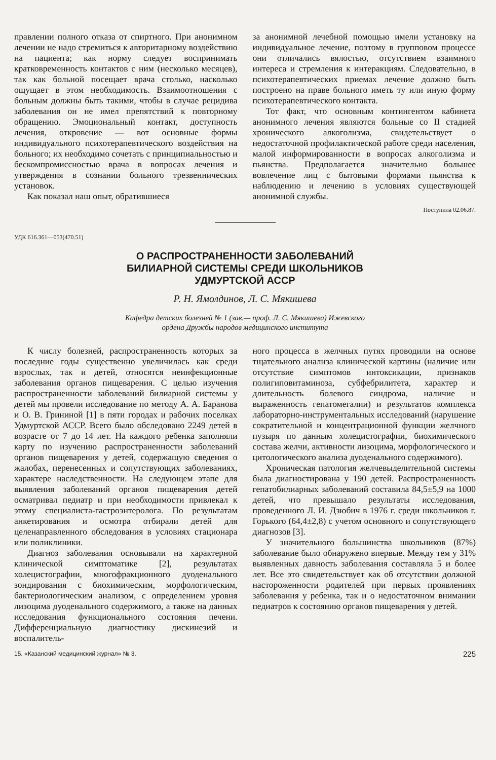правлении полного отказа от спиртного. При анонимном лечении не надо стремиться к авторитарному воздействию на пациента; как норму следует воспринимать кратковременность контактов с ним (несколько месяцев), так как больной посещает врача столько, насколько ощущает в этом необходимость. Взаимоотношения с больным должны быть такими, чтобы в случае рецидива заболевания он не имел препятствий к повторному обращению. Эмоциональный контакт, доступность лечения, откровение — вот основные формы индивидуального психотерапевтического воздействия на больного; их необходимо сочетать с принципиальностью и бескомпромиссностью врача в вопросах лечения и утверждения в сознании больного трезвеннических установок.
Как показал наш опыт, обратившиеся
за анонимной лечебной помощью имели установку на индивидуальное лечение, поэтому в групповом процессе они отличались вялостью, отсутствием взаимного интереса и стремления к интеракциям. Следовательно, в психотерапевтических приемах лечение должно быть построено на праве больного иметь ту или иную форму психотерапевтического контакта.
Тот факт, что основным контингентом кабинета анонимного лечения являются больные со II стадией хронического алкоголизма, свидетельствует о недостаточной профилактической работе среди населения, малой информированности в вопросах алкоголизма и пьянства. Предполагается значительно большее вовлечение лиц с бытовыми формами пьянства к наблюдению и лечению в условиях существующей анонимной службы.
Поступила 02.06.87.
УДК 616.361—053(470.51)
О РАСПРОСТРАНЕННОСТИ ЗАБОЛЕВАНИЙ
БИЛИАРНОЙ СИСТЕМЫ СРЕДИ ШКОЛЬНИКОВ
УДМУРТСКОЙ АССР
Р. Н. Ямолдинов, Л. С. Мякишева
Кафедра детских болезней № 1 (зав.— проф. Л. С. Мякишева) Ижевского
ордена Дружбы народов медицинского института
К числу болезней, распространенность которых за последние годы существенно увеличилась как среди взрослых, так и детей, относятся неинфекционные заболевания органов пищеварения. С целью изучения распространенности заболеваний билиарной системы у детей мы провели исследование по методу А. А. Баранова и О. В. Грининой [1] в пяти городах и рабочих поселках Удмуртской АССР. Всего было обследовано 2249 детей в возрасте от 7 до 14 лет. На каждого ребенка заполняли карту по изучению распространенности заболеваний органов пищеварения у детей, содержащую сведения о жалобах, перенесенных и сопутствующих заболеваниях, характере наследственности. На следующем этапе для выявления заболеваний органов пищеварения детей осматривал педиатр и при необходимости привлекал к этому специалиста-гастроэнтеролога. По результатам анкетирования и осмотра отбирали детей для целенаправленного обследования в условиях стационара или поликлиники.
Диагноз заболевания основывали на характерной клинической симптоматике [2], результатах холецистографии, многофракционного дуоденального зондирования с биохимическим, морфологическим, бактериологическим анализом, с определением уровня лизоцима дуоденального содержимого, а также на данных исследования функционального состояния печени. Дифференциальную диагностику дискинезий и воспалитель-
ного процесса в желчных путях проводили на основе тщательного анализа клинической картины (наличие или отсутствие симптомов интоксикации, признаков полигиповитаминоза, субфебрилитета, характер и длительность болевого синдрома, наличие и выраженность гепатомегалии) и результатов комплекса лабораторно-инструментальных исследований (нарушение сократительной и концентрационной функции желчного пузыря по данным холецистографии, биохимического состава желчи, активности лизоцима, морфологического и цитологического анализа дуоденального содержимого).
Хроническая патология желчевыделительной системы была диагностирована у 190 детей. Распространенность гепатобилиарных заболеваний составила 84,5±5,9 на 1000 детей, что превышало результаты исследования, проведенного Л. И. Дзюбич в 1976 г. среди школьников г. Горького (64,4±2,8) с учетом основного и сопутствующего диагнозов [3].
У значительного большинства школьников (87%) заболевание было обнаружено впервые. Между тем у 31% выявленных давность заболевания составляла 5 и более лет. Все это свидетельствует как об отсутствии должной настороженности родителей при первых проявлениях заболевания у ребенка, так и о недостаточном внимании педиатров к состоянию органов пищеварения у детей.
15. «Казанский медицинский журнал» № 3. 225